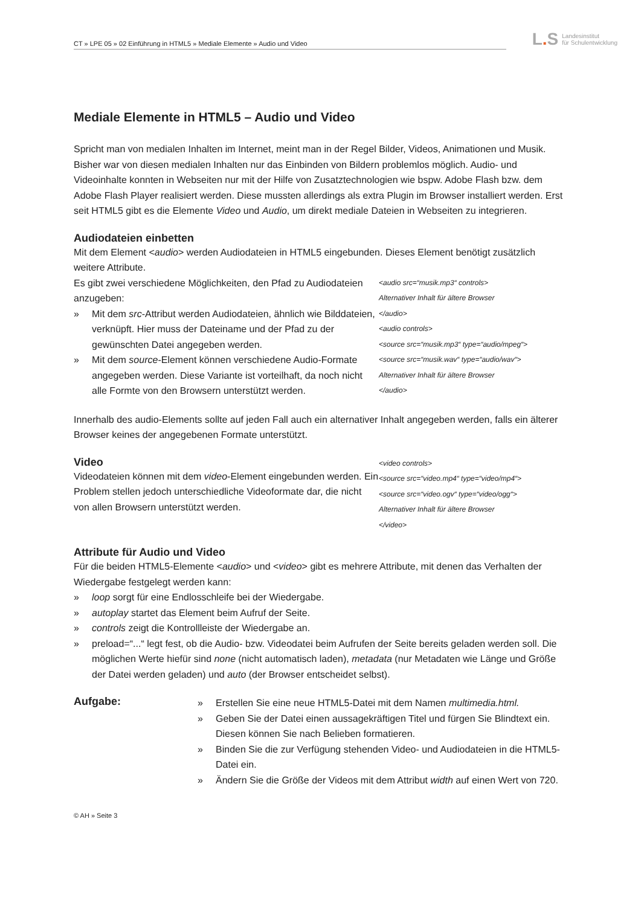CT » LPE 05 » 02 Einführung in HTML5 » Mediale Elemente » Audio und Video
L. S Landesinstitut
für Schulentwicklung
Mediale Elemente in HTML5 – Audio und Video
Spricht man von medialen Inhalten im Internet, meint man in der Regel Bilder, Videos, Animationen und Musik. Bisher war von diesen medialen Inhalten nur das Einbinden von Bildern problemlos möglich. Audio- und Videoinhalte konnten in Webseiten nur mit der Hilfe von Zusatztechnologien wie bspw. Adobe Flash bzw. dem Adobe Flash Player realisiert werden. Diese mussten allerdings als extra Plugin im Browser installiert werden. Erst seit HTML5 gibt es die Elemente Video und Audio, um direkt mediale Dateien in Webseiten zu integrieren.
Audiodateien einbetten
Mit dem Element <audio> werden Audiodateien in HTML5 eingebunden. Dieses Element benötigt zusätzlich weitere Attribute.
Es gibt zwei verschiedene Möglichkeiten, den Pfad zu Audiodateien anzugeben:
» Mit dem src-Attribut werden Audiodateien, ähnlich wie Bilddateien, verknüpft. Hier muss der Dateiname und der Pfad zu der gewünschten Datei angegeben werden.
» Mit dem source-Element können verschiedene Audio-Formate angegeben werden. Diese Variante ist vorteilhaft, da noch nicht alle Formte von den Browsern unterstützt werden.
<audio src=“musik.mp3“ controls>
Alternativer Inhalt für ältere Browser
</audio>
<audio controls>
<source src=“musik.mp3“ type=“audio/mpeg“>
<source src=“musik.wav“ type=“audio/wav“>
Alternativer Inhalt für ältere Browser
</audio>
Innerhalb des audio-Elements sollte auf jeden Fall auch ein alternativer Inhalt angegeben werden, falls ein älterer Browser keines der angegebenen Formate unterstützt.
Video
Videodateien können mit dem video-Element eingebunden werden. Ein Problem stellen jedoch unterschiedliche Videoformate dar, die nicht von allen Browsern unterstützt werden.
<video controls>
<source src=“video.mp4“ type=“video/mp4“>
<source src=“video.ogv“ type=“video/ogg“>
Alternativer Inhalt für ältere Browser
</video>
Attribute für Audio und Video
Für die beiden HTML5-Elemente <audio> und <video> gibt es mehrere Attribute, mit denen das Verhalten der Wiedergabe festgelegt werden kann:
» loop sorgt für eine Endlosschleife bei der Wiedergabe.
» autoplay startet das Element beim Aufruf der Seite.
» controls zeigt die Kontrollleiste der Wiedergabe an.
» preload=“...“ legt fest, ob die Audio- bzw. Videodatei beim Aufrufen der Seite bereits geladen werden soll. Die möglichen Werte hiefür sind none (nicht automatisch laden), metadata (nur Metadaten wie Länge und Größe der Datei werden geladen) und auto (der Browser entscheidet selbst).
Aufgabe:
» Erstellen Sie eine neue HTML5-Datei mit dem Namen multimedia.html.
» Geben Sie der Datei einen aussagekräftigen Titel und fürgen Sie Blindtext ein. Diesen können Sie nach Belieben formatieren.
» Binden Sie die zur Verfügung stehenden Video- und Audiodateien in die HTML5-Datei ein.
» Ändern Sie die Größe der Videos mit dem Attribut width auf einen Wert von 720.
© AH » Seite 3